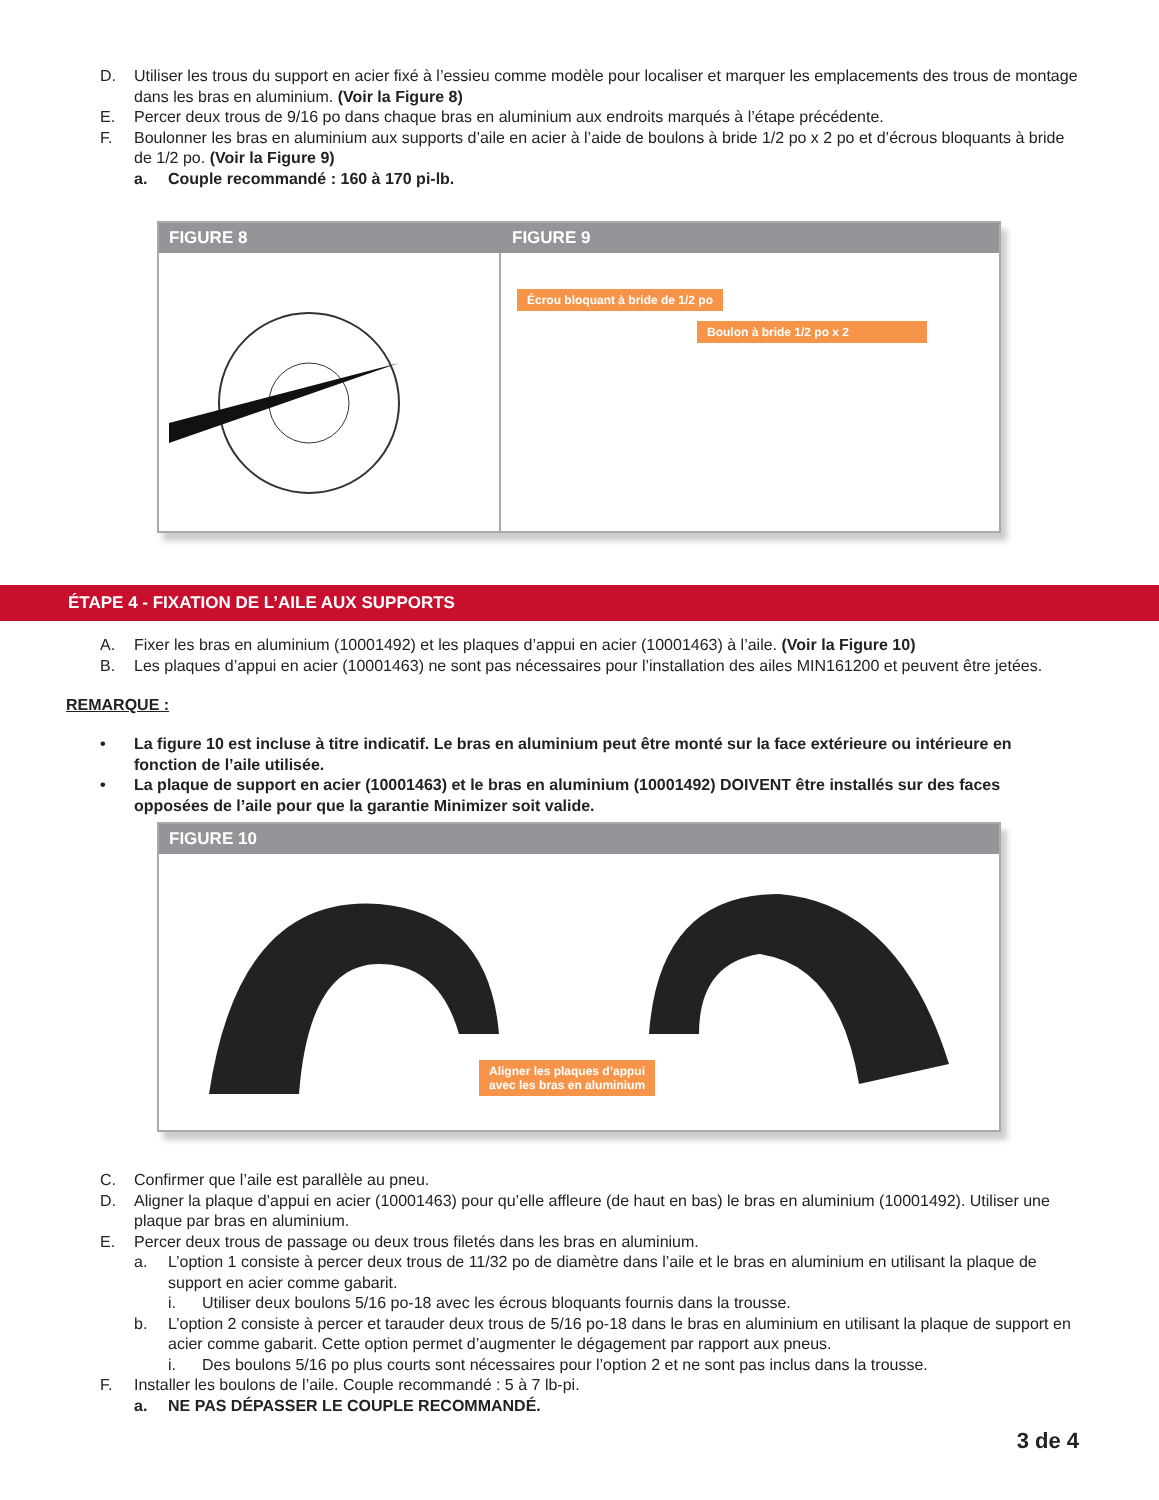D. Utiliser les trous du support en acier fixé à l’essieu comme modèle pour localiser et marquer les emplacements des trous de montage dans les bras en aluminium. (Voir la Figure 8)
E. Percer deux trous de 9/16 po dans chaque bras en aluminium aux endroits marqués à l’étape précédente.
F. Boulonner les bras en aluminium aux supports d’aile en acier à l’aide de boulons à bride 1/2 po x 2 po et d’écrous bloquants à bride de 1/2 po. (Voir la Figure 9)
a. Couple recommandé : 160 à 170 pi-lb.
FIGURE 8 FIGURE 9
Écrou bloquant à bride de 1/2 po
Boulon à bride 1/2 po x 2
ÉTAPE 4 - FIXATION DE L’AILE AUX SUPPORTS
A. Fixer les bras en aluminium (10001492) et les plaques d’appui en acier (10001463) à l’aile. (Voir la Figure 10)
B. Les plaques d’appui en acier (10001463) ne sont pas nécessaires pour l’installation des ailes MIN161200 et peuvent être jetées.
REMARQUE :
• La figure 10 est incluse à titre indicatif. Le bras en aluminium peut être monté sur la face extérieure ou intérieure en fonction de l’aile utilisée.
• La plaque de support en acier (10001463) et le bras en aluminium (10001492) DOIVENT être installés sur des faces opposées de l’aile pour que la garantie Minimizer soit valide.
FIGURE 10
Aligner les plaques d’appui
avec les bras en aluminium
C. Confirmer que l’aile est parallèle au pneu.
D. Aligner la plaque d’appui en acier (10001463) pour qu’elle affleure (de haut en bas) le bras en aluminium (10001492). Utiliser une plaque par bras en aluminium.
E. Percer deux trous de passage ou deux trous filetés dans les bras en aluminium.
a. L’option 1 consiste à percer deux trous de 11/32 po de diamètre dans l’aile et le bras en aluminium en utilisant la plaque de support en acier comme gabarit.
i. Utiliser deux boulons 5/16 po-18 avec les écrous bloquants fournis dans la trousse.
b. L’option 2 consiste à percer et tarauder deux trous de 5/16 po-18 dans le bras en aluminium en utilisant la plaque de support en acier comme gabarit. Cette option permet d’augmenter le dégagement par rapport aux pneus.
i. Des boulons 5/16 po plus courts sont nécessaires pour l’option 2 et ne sont pas inclus dans la trousse.
F. Installer les boulons de l’aile. Couple recommandé : 5 à 7 lb-pi.
a. NE PAS DÉPASSER LE COUPLE RECOMMANDÉ.
3 de 4